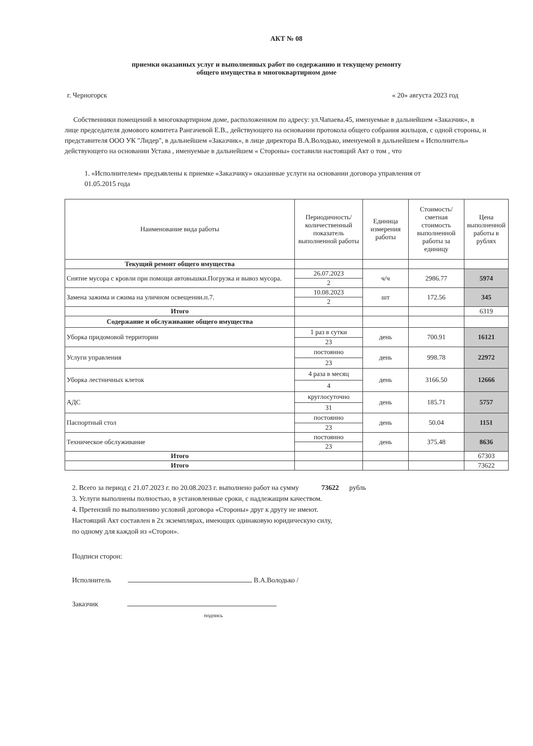АКТ № 08
приемки оказанных услуг и выполненных работ по содержанию и текущему ремонту
общего имущества в многоквартирном доме
г. Черногорск « 20» августа 2023 год
Собственники помещений в многоквартирном доме, расположенном по адресу: ул.Чапаева.45, именуемые в дальнейшем «Заказчик», в лице председателя домового комитета Рангачевой Е.В., действующего на основании протокола общего собрания жильцов, с одной стороны, и представителя ООО УК "Лидер", в дальнейшем «Заказчик», в лице директора В.А.Володько, именуемой в дальнейшем « Исполнитель» действующего на основании Устава , именуемые в дальнейшем « Стороны» составили настоящий Акт о том , что
1. «Исполнителем» предъявлены к приемке «Заказчику» оказанные услуги на основании договора управления от 01.05.2015 года
| Наименование вида работы | Периодичность/количественный показатель выполненной работы | Единица измерения работы | Стоимость/ сметная стоимость выполненной работы за единицу | Цена выполненной работы в рублях |
| --- | --- | --- | --- | --- |
| Текущий ремонт общего имущества | | | | |
| Снятие мусора с кровли при помощи автовышки.Погрузка и вывоз мусора. | 26.07.2023 | ч/ч | 2986.77 | 5974 |
| | 2 | | | |
| Замена зажима и сжима на уличном освещении.п.7. | 10.08.2023 | шт | 172.56 | 345 |
| | 2 | | | |
| Итого | | | | 6319 |
| Содержание и обслуживание общего имущества | | | | |
| Уборка придомовой территории | 1 раз в сутки | день | 700.91 | 16121 |
| | 23 | | | |
| Услуги управления | постоянно | день | 998.78 | 22972 |
| | 23 | | | |
| Уборка лестничных клеток | 4 раза в месяц | день | 3166.50 | 12666 |
| | 4 | | | |
| АДС | круглосуточно | день | 185.71 | 5757 |
| | 31 | | | |
| Паспортный стол | постоянно | день | 50.04 | 1151 |
| | 23 | | | |
| Техническое обслуживание | постоянно | день | 375.48 | 8636 |
| | 23 | | | |
| Итого | | | | 67303 |
| Итого | | | | 73622 |
2. Всего за период с 21.07.2023 г. по 20.08.2023 г. выполнено работ на сумму 73622 рубль
3. Услуги выполнены полностью, в установленные сроки, с надлежащим качеством.
4. Претензий по выполнению условий договора «Стороны» друг к другу не имеют.
Настоящий Акт составлен в 2х экземплярах, имеющих одинаковую юридическую силу,
по одному для каждой из «Сторон».
Подписи сторон:
Исполнитель В.А.Володько /
Заказчик
подпись